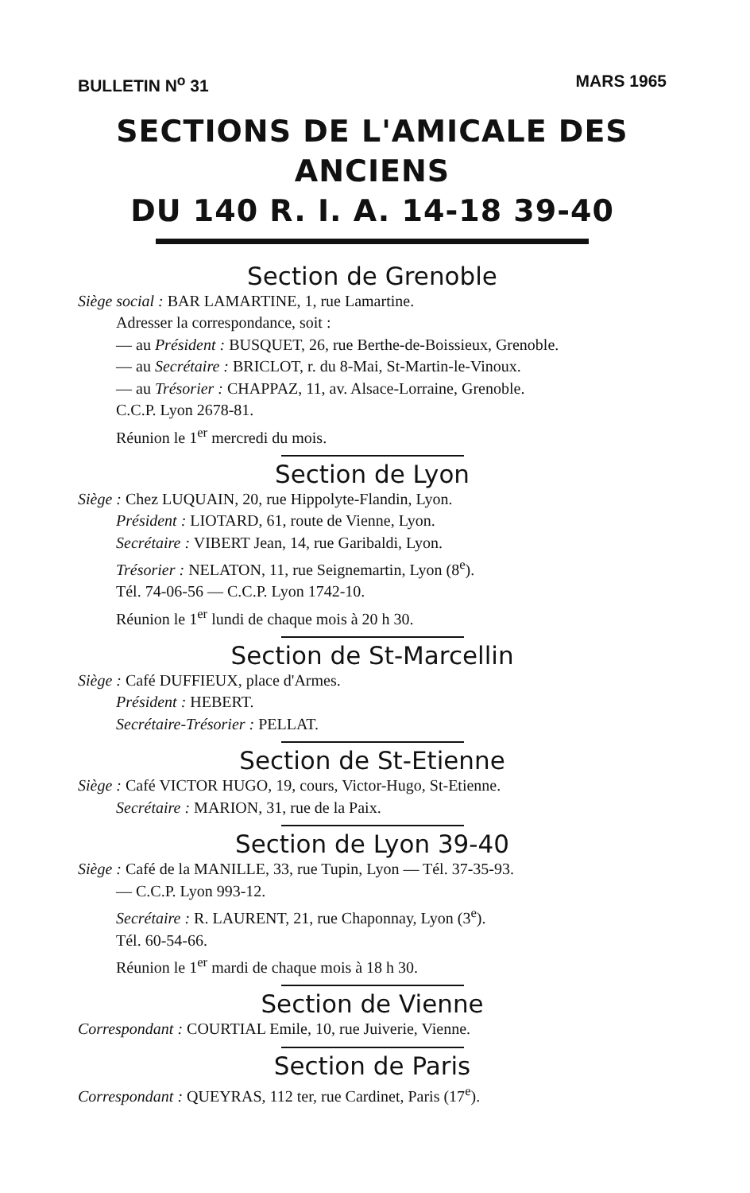BULLETIN N<sup>o</sup> 31 MARS 1965
SECTIONS DE L'AMICALE DES ANCIENS
DU 140 R. I. A. 14-18 39-40
Section de Grenoble
Siège social : BAR LAMARTINE, 1, rue Lamartine.
Adresser la correspondance, soit :
— au Président : BUSQUET, 26, rue Berthe-de-Boissieux, Grenoble.
— au Secrétaire : BRICLOT, r. du 8-Mai, St-Martin-le-Vinoux.
— au Trésorier : CHAPPAZ, 11, av. Alsace-Lorraine, Grenoble.
C.C.P. Lyon 2678-81.
Réunion le 1<sup>er</sup> mercredi du mois.
Section de Lyon
Siège : Chez LUQUAIN, 20, rue Hippolyte-Flandin, Lyon.
Président : LIOTARD, 61, route de Vienne, Lyon.
Secrétaire : VIBERT Jean, 14, rue Garibaldi, Lyon.
Trésorier : NELATON, 11, rue Seignemartin, Lyon (8<sup>e</sup>).
Tél. 74-06-56 — C.C.P. Lyon 1742-10.
Réunion le 1<sup>er</sup> lundi de chaque mois à 20 h 30.
Section de St-Marcellin
Siège : Café DUFFIEUX, place d'Armes.
Président : HEBERT.
Secrétaire-Trésorier : PELLAT.
Section de St-Etienne
Siège : Café VICTOR HUGO, 19, cours, Victor-Hugo, St-Etienne.
Secrétaire : MARION, 31, rue de la Paix.
Section de Lyon 39-40
Siège : Café de la MANILLE, 33, rue Tupin, Lyon — Tél. 37-35-93.
— C.C.P. Lyon 993-12.
Secrétaire : R. LAURENT, 21, rue Chaponnay, Lyon (3<sup>e</sup>).
Tél. 60-54-66.
Réunion le 1<sup>er</sup> mardi de chaque mois à 18 h 30.
Section de Vienne
Correspondant : COURTIAL Emile, 10, rue Juiverie, Vienne.
Section de Paris
Correspondant : QUEYRAS, 112 ter, rue Cardinet, Paris (17<sup>e</sup>).